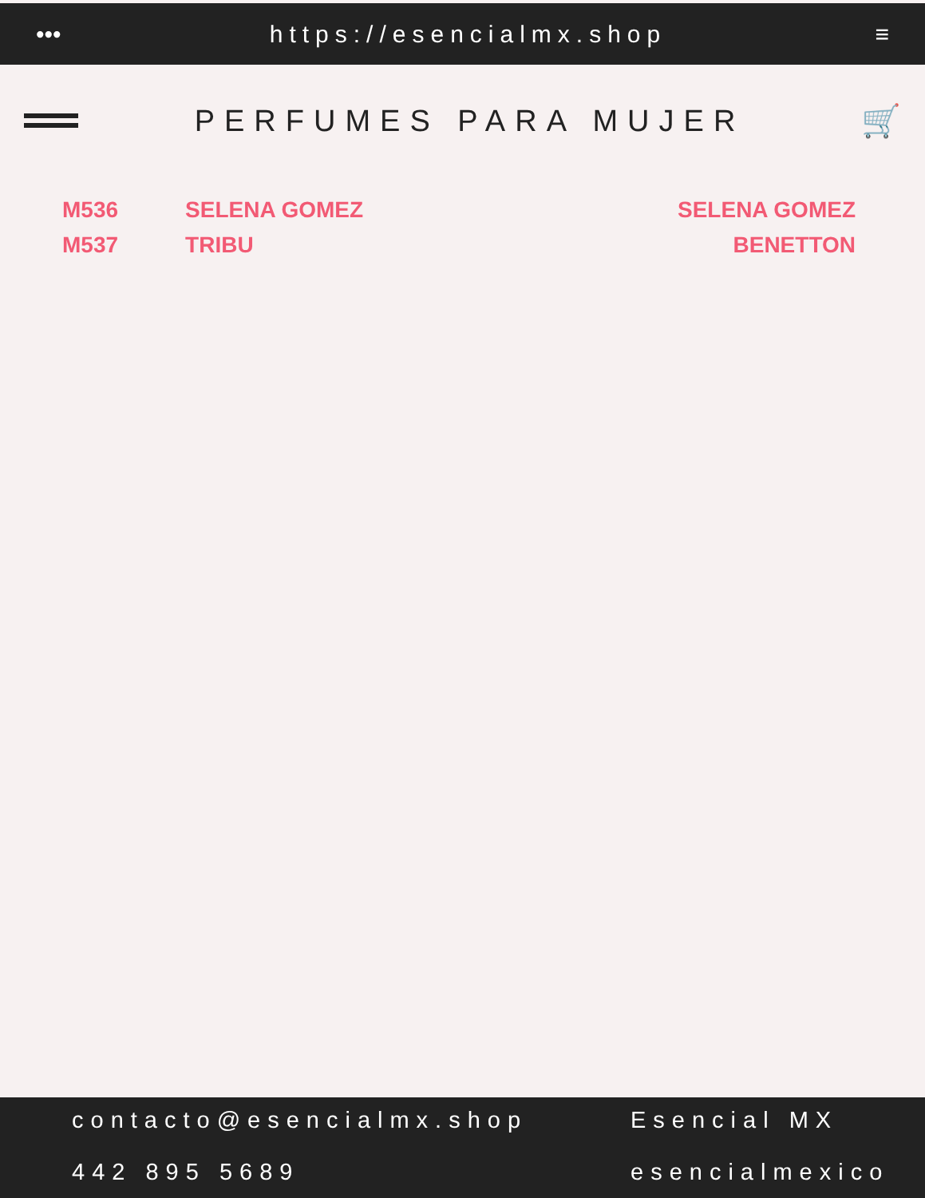••• https://esencialmx.shop ≡
PERFUMES PARA MUJER 🛒
| M536 | SELENA GOMEZ | SELENA GOMEZ |
| M537 | TRIBU | BENETTON |
contacto@esencialmx.shop
Esencial MX
442 895 5689
esencialmexico